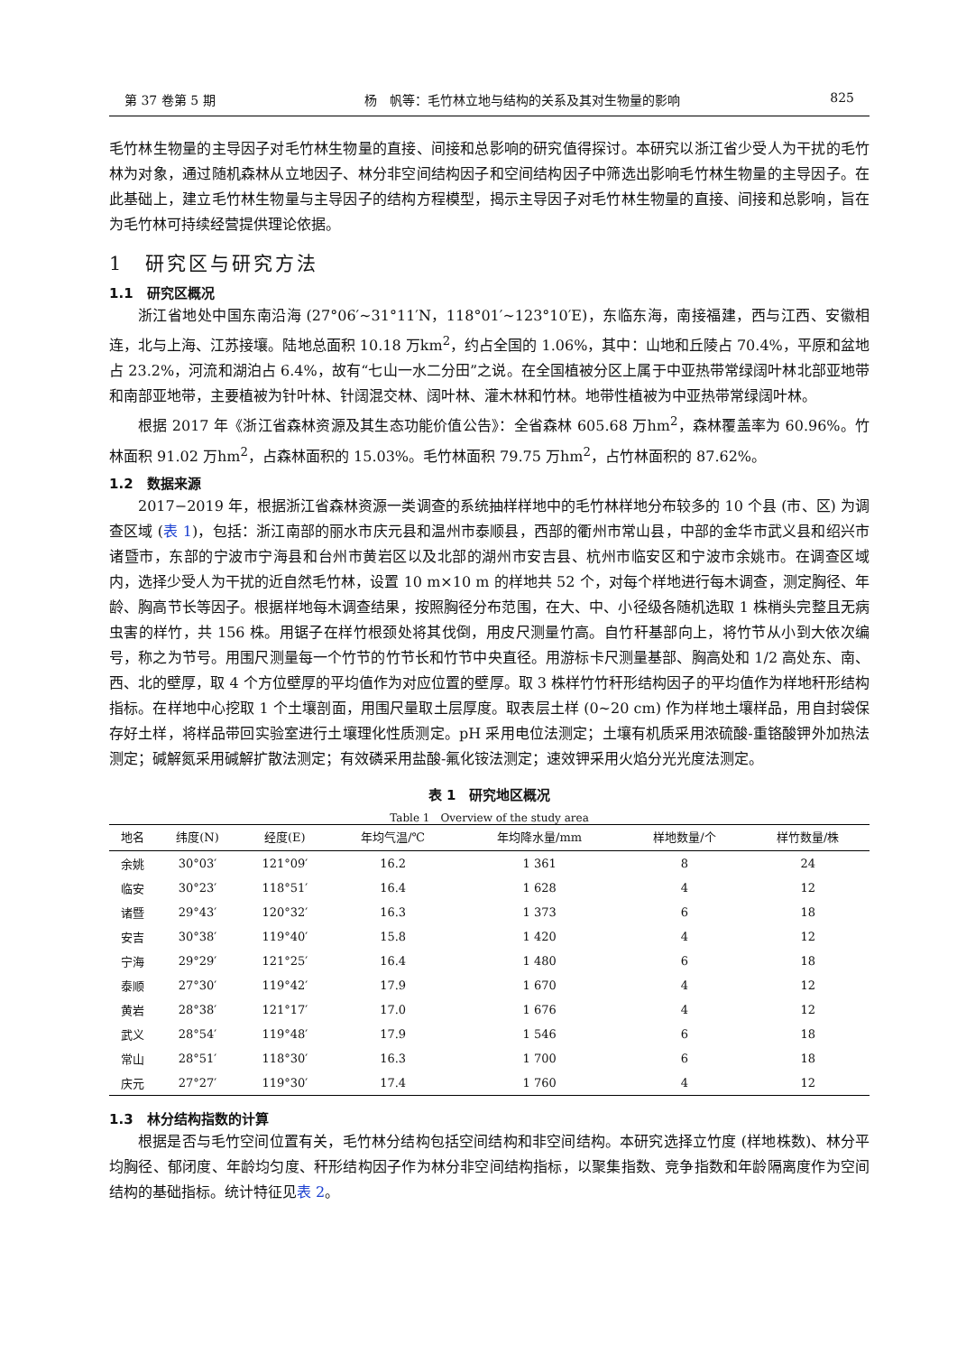第 37 卷第 5 期 杨　帆等：毛竹林立地与结构的关系及其对生物量的影响 825
毛竹林生物量的主导因子对毛竹林生物量的直接、间接和总影响的研究值得探讨。本研究以浙江省少受人为干扰的毛竹林为对象，通过随机森林从立地因子、林分非空间结构因子和空间结构因子中筛选出影响毛竹林生物量的主导因子。在此基础上，建立毛竹林生物量与主导因子的结构方程模型，揭示主导因子对毛竹林生物量的直接、间接和总影响，旨在为毛竹林可持续经营提供理论依据。
1　研究区与研究方法
1.1　研究区概况
浙江省地处中国东南沿海 (27°06′~31°11′N，118°01′~123°10′E)，东临东海，南接福建，西与江西、安徽相连，北与上海、江苏接壤。陆地总面积 10.18 万km<sup>2</sup>，约占全国的 1.06%，其中：山地和丘陵占 70.4%，平原和盆地占 23.2%，河流和湖泊占 6.4%，故有“七山一水二分田”之说。在全国植被分区上属于中亚热带常绿阔叶林北部亚地带和南部亚地带，主要植被为针叶林、针阔混交林、阔叶林、灌木林和竹林。地带性植被为中亚热带常绿阔叶林。
根据 2017 年《浙江省森林资源及其生态功能价值公告》：全省森林 605.68 万hm<sup>2</sup>，森林覆盖率为 60.96%。竹林面积 91.02 万hm<sup>2</sup>，占森林面积的 15.03%。毛竹林面积 79.75 万hm<sup>2</sup>，占竹林面积的 87.62%。
1.2　数据来源
2017−2019 年，根据浙江省森林资源一类调查的系统抽样样地中的毛竹林样地分布较多的 10 个县 (市、区) 为调查区域 (表 1)，包括：浙江南部的丽水市庆元县和温州市泰顺县，西部的衢州市常山县，中部的金华市武义县和绍兴市诸暨市，东部的宁波市宁海县和台州市黄岩区以及北部的湖州市安吉县、杭州市临安区和宁波市余姚市。在调查区域内，选择少受人为干扰的近自然毛竹林，设置 10 m×10 m 的样地共 52 个，对每个样地进行每木调查，测定胸径、年龄、胸高节长等因子。根据样地每木调查结果，按照胸径分布范围，在大、中、小径级各随机选取 1 株梢头完整且无病虫害的样竹，共 156 株。用锯子在样竹根颈处将其伐倒，用皮尺测量竹高。自竹秆基部向上，将竹节从小到大依次编号，称之为节号。用围尺测量每一个竹节的竹节长和竹节中央直径。用游标卡尺测量基部、胸高处和 1/2 高处东、南、西、北的壁厚，取 4 个方位壁厚的平均值作为对应位置的壁厚。取 3 株样竹竹秆形结构因子的平均值作为样地秆形结构指标。在样地中心挖取 1 个土壤剖面，用围尺量取土层厚度。取表层土样 (0~20 cm) 作为样地土壤样品，用自封袋保存好土样，将样品带回实验室进行土壤理化性质测定。pH 采用电位法测定；土壤有机质采用浓硫酸-重铬酸钾外加热法测定；碱解氮采用碱解扩散法测定；有效磷采用盐酸-氟化铵法测定；速效钾采用火焰分光光度法测定。
表 1　研究地区概况
Table 1　Overview of the study area
| 地名 | 纬度(N) | 经度(E) | 年均气温/℃ | 年均降水量/mm | 样地数量/个 | 样竹数量/株 |
| --- | --- | --- | --- | --- | --- | --- |
| 余姚 | 30°03′ | 121°09′ | 16.2 | 1 361 | 8 | 24 |
| 临安 | 30°23′ | 118°51′ | 16.4 | 1 628 | 4 | 12 |
| 诸暨 | 29°43′ | 120°32′ | 16.3 | 1 373 | 6 | 18 |
| 安吉 | 30°38′ | 119°40′ | 15.8 | 1 420 | 4 | 12 |
| 宁海 | 29°29′ | 121°25′ | 16.4 | 1 480 | 6 | 18 |
| 泰顺 | 27°30′ | 119°42′ | 17.9 | 1 670 | 4 | 12 |
| 黄岩 | 28°38′ | 121°17′ | 17.0 | 1 676 | 4 | 12 |
| 武义 | 28°54′ | 119°48′ | 17.9 | 1 546 | 6 | 18 |
| 常山 | 28°51′ | 118°30′ | 16.3 | 1 700 | 6 | 18 |
| 庆元 | 27°27′ | 119°30′ | 17.4 | 1 760 | 4 | 12 |
1.3　林分结构指数的计算
根据是否与毛竹空间位置有关，毛竹林分结构包括空间结构和非空间结构。本研究选择立竹度 (样地株数)、林分平均胸径、郁闭度、年龄均匀度、秆形结构因子作为林分非空间结构指标，以聚集指数、竞争指数和年龄隔离度作为空间结构的基础指标。统计特征见表 2。